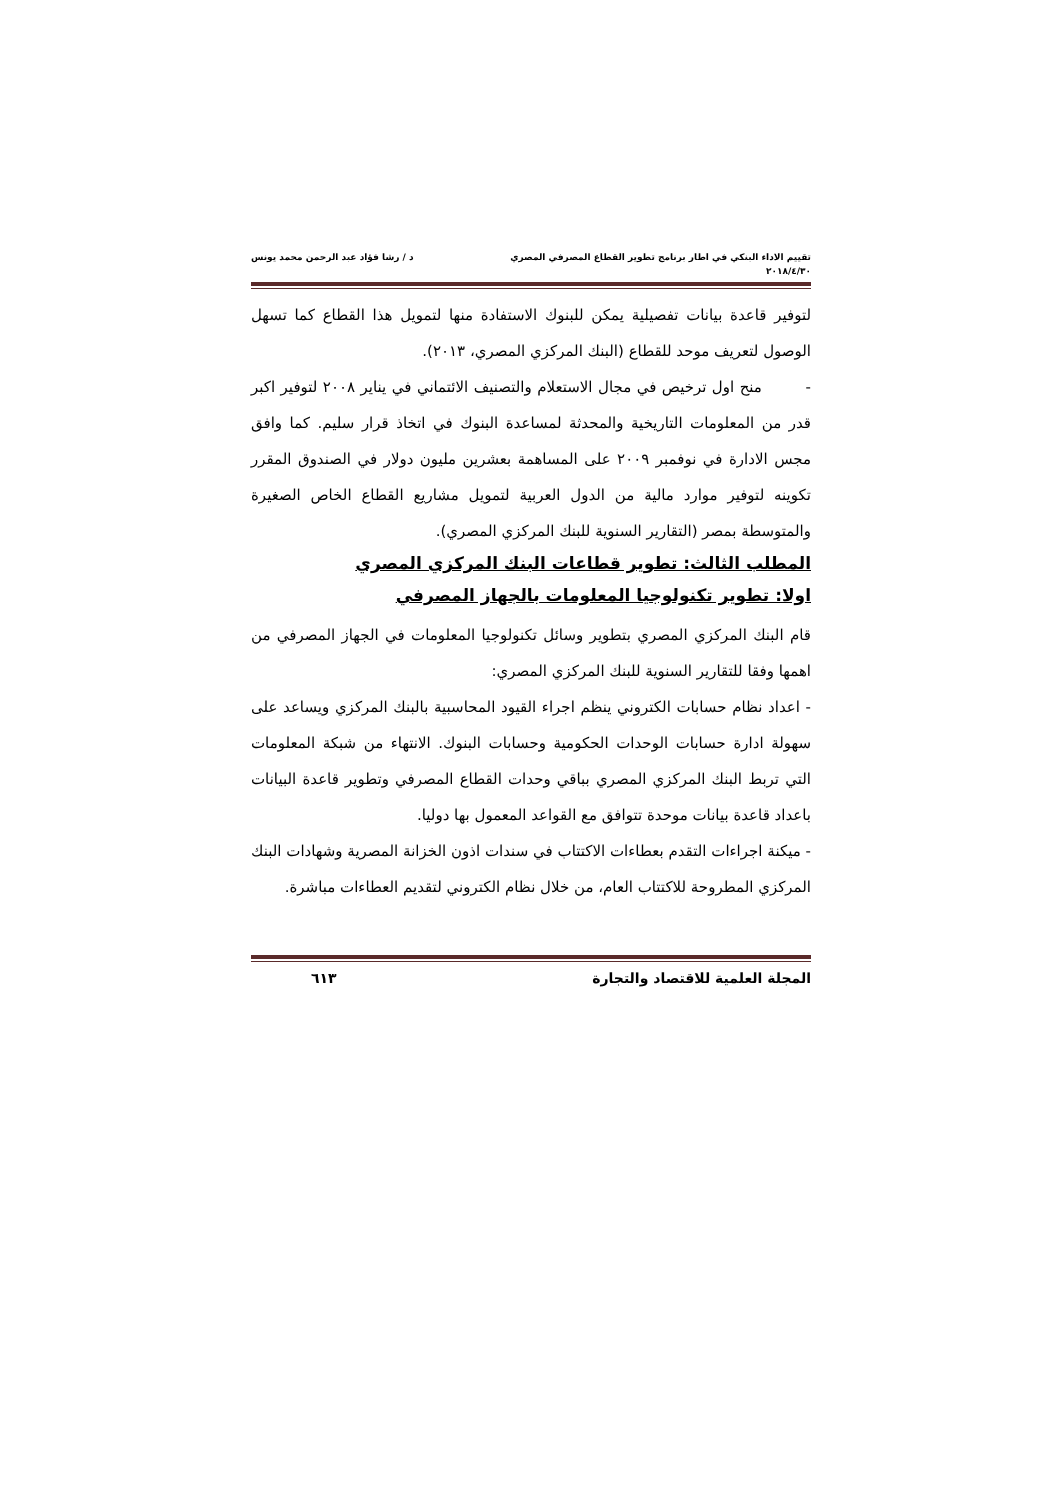تقييم الاداء البنكي في اطار برنامج تطوير القطاع المصرفي المصري د / رشا فؤاد عبد الرحمن محمد يونس
٢٠١٨/٤/٣٠
لتوفير قاعدة بيانات تفصيلية يمكن للبنوك الاستفادة منها لتمويل هذا القطاع كما تسهل الوصول لتعريف موحد للقطاع (البنك المركزي المصري، ٢٠١٣).
- منح اول ترخيص في مجال الاستعلام والتصنيف الائتماني في يناير ٢٠٠٨ لتوفير اكبر قدر من المعلومات التاريخية والمحدثة لمساعدة البنوك في اتخاذ قرار سليم. كما وافق مجس الادارة في نوفمبر ٢٠٠٩ على المساهمة بعشرين مليون دولار في الصندوق المقرر تكوينه لتوفير موارد مالية من الدول العربية لتمويل مشاريع القطاع الخاص الصغيرة والمتوسطة بمصر (التقارير السنوية للبنك المركزي المصري).
المطلب الثالث: تطوير قطاعات البنك المركزي المصري
اولا: تطوير تكنولوجيا المعلومات بالجهاز المصرفي
قام البنك المركزي المصري بتطوير وسائل تكنولوجيا المعلومات في الجهاز المصرفي من اهمها وفقا للتقارير السنوية للبنك المركزي المصري:
- اعداد نظام حسابات الكتروني ينظم اجراء القيود المحاسبية بالبنك المركزي ويساعد على سهولة ادارة حسابات الوحدات الحكومية وحسابات البنوك. الانتهاء من شبكة المعلومات التي تربط البنك المركزي المصري بباقي وحدات القطاع المصرفي وتطوير قاعدة البيانات باعداد قاعدة بيانات موحدة تتوافق مع القواعد المعمول بها دوليا.
- ميكنة اجراءات التقدم بعطاءات الاكتتاب في سندات اذون الخزانة المصرية وشهادات البنك المركزي المطروحة للاكتتاب العام، من خلال نظام الكتروني لتقديم العطاءات مباشرة.
المجلة العلمية للاقتصاد والتجارة ٦١٣